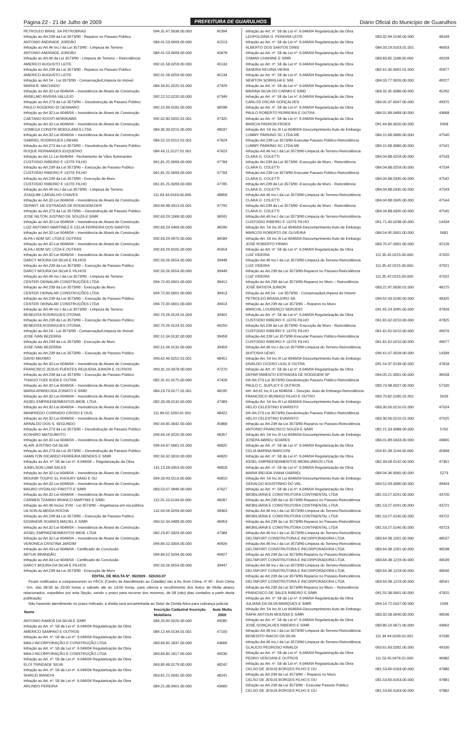Página 22 - 21 de Julho de 2009 PREFEITURA DE GUARULHOS Diário Oficial do Município de Guarulhos
| PETROLEO BRAS. SA PETROBRAS | 094.31.47.0036.00.000 | 45394 |
| Infração ao Art.239 da Lei 3573/90 - Reparos no Passeio Público | | |
| ANTONIO ANDRADE JORDÃO | 084.41.53.0093.00.000 | 41513 |
| Infração ao Art.46 Inc.I da Lei 3573/90 - Limpeza de Terreno | | |
| ANTONIO ANDRADE JORDÃO | 084.41.53.0093.00.000 | 45878 |
| Infração ao Art.46 da Lei 3573/90 - Limpeza de Terreno – Reincidência | | |
| AMERICO AUGUSTO LEITE | 092.01.58.0259.00.000 | 45133 |
| Infração ao Art.239 da Lei 3573/90 - Reparos no Passeio Público | | |
| AMERICO AUGUSTO LEITE | 092.01.58.0259.00.000 | 45134 |
| Infração ao Art.54 - Lei 3573/90 - Conservação/Limpeza do Imóvel | | |
| MARIA B. MACHADO | 084.34.81.0225.01.000 | 47429 |
| Infração ao Art.32-Lei 6046/04 – Inexistência de Alvará de Construção | | |
| ANSELMO RIVERA VALLEJO | 092.22.52.0220.00.000 | 47349 |
| Infração ao Art.273 da Lei 3573/90 – Desobstrução de Passeio Público | | |
| PAULO ROGERIO DI GENNARO | 092.22.69.0182.00.000 | 36598 |
| Infração ao Art.32-Lei 6046/04 – Inexistência de Alvará de Construção | | |
| CAETANO KOOITI MORIKAWA | 092.02.80.0205.01.001 | 47325 |
| Infração ao Art.32-Lei 6046/04 – Inexistência de Alvará de Construção | | |
| UOMEGA CONSTR MODULARES LTDA | 084.30.33.0215.00.000 | 48037 |
| Infração ao Art.32-Lei 6046/04 – Inexistência de Alvará de Construção | | |
| GABRIEL RODRIGUES LINHAN | 084.52.10.0151.01.001 | 47624 |
| Infração ao Art.273 da Lei 3573/90 – Desobstrução de Passeio Público | | |
| ROQUE FERNANDES EUQUERIO | 084.43.11.0127.01.001 | 47623 |
| Infração ao Art.11 Lei 6046/04 - Fechamento de Vãos Iluminantes | | |
| CUSTODIO RIBEIRO F. LEITE FILHO | 061.81.25.0093.00.000 | 47784 |
| Infração ao Art.239 da Lei 3573/90 – Execução de Passeio Público | | |
| CUSTODIO RIBEIRO F. LEITE FILHO | 061.81.25.0093.00.000 | 47783 |
| Infração ao Art.239 da Lei 3573/90 - Execução de Muro | | |
| CUSTODIO RIBEIRO F. LEITE FILHO | 061.81.25.0093.00.000 | 47785 |
| Infração ao Art.46 Inc.I da Lei 3573/90 - Limpeza de Terreno | | |
| JOAQUIM CARVALHO CHAVES | 111.63.34.0163.00.000 | 48858 |
| Infração ao Art.32-Lei 6046/04 – Inexistência de Alvará de Construção | | |
| DEPART. DE ESTRADAS DE RODAGEM-DER | 063.60.98.0313.01.001 | 47792 |
| Infração ao Art.273 da Lei 3573/90 – Desobstrução de Passeio Público | | |
| JOSÉ NILTON JUSTINO DE SOUZA E S/MR | 092.63.29.1066.00.000 | 36591 |
| Infração ao Art.32-Lei 6046/04 – Inexistência de Alvará de Construção | | |
| LUIZ ANTONIO MARTINEZ E CELIA FERREIRA DOS SANTOS | 092.63.29.0469.00.000 | 36590 |
| Infração ao Art.32-Lei 6046/04 – Inexistência de Alvará de Construção | | |
| ALFA-I ADM S/C LTDA E OUTRAS | 092.63.29.0970.00.000 | 36589 |
| Infração ao Art.32-Lei 6046/04 – Inexistência de Alvará de Construção | | |
| ALFA-I ADM S/C LTDA E OUTRAS | 092.63.29.0105.00.000 | 45654 |
| Infração ao Art.32-Lei 6046/04 – Inexistência de Alvará de Construção | | |
| DARCY MOURA DA SILVA E FILHOS | 092.50.26.0554.00.000 | 39448 |
| Infração ao Art.239 da Lei 3573/90 – Execução de Passeio Público | | |
| DARCY MOURA DA SILVA E FILHOS | 092.50.26.0554.00.000 | 39449 |
| Infração ao Art.46 Inc.I da Lei 3573/90 - Limpeza de Terreno | | |
| CENTER OKINALAR CONSTRUÇÕES LTDA | 094.72.00.0001.00.000 | 39412 |
| Infração ao Art.239 da Lei 3573/90 - Execução de Muro | | |
| CENTER OKINALAR CONSTRUÇÕES LTDA | 094.72.00.0001.00.000 | 39413 |
| Infração ao Art.239 da Lei 3573/90 – Execução de Passeio Público | | |
| CENTER OKINALAR CONSTRUÇÕES LTDA | 094.72.00.0001.00.000 | 39414 |
| Infração ao Art.46 Inc.I da Lei 3573/90 - Limpeza de Terreno | | |
| BENEDITA RODRIGUES OTONIA | 092.70.26.0124.01.003 | 39401 |
| Infração ao Art.239 da Lei 3573/90 – Execução de Passeio Público | | |
| BENEDITA RODRIGUES OTONIA | 092.70.26.0124.01.003 | 46250 |
| Infração ao Art.54 - Lei 3573/90 - Conservação/Limpeza do Imóvel | | |
| JOSÉ IVAN BEZERRA | 092.51.04.0132.00.000 | 39458 |
| Infração ao Art.239 da Lei 3573/90 - Execução de Muro | | |
| JOSÉ IVAN BEZERRA | 092.51.04.0132.00.000 | 39459 |
| Infração ao Art.239 da Lei 3573/90 – Execução de Passeio Público | | |
| DAVID MAXIMO | 093.62.46.0252.01.001 | 48451 |
| Infração ao Art.32-Lei 6046/04 – Inexistência de Alvará de Construção | | |
| FRANCISCO JESUS FUENTES REQUENA JUNIOR E OUTROS | 093.31.10.0378.00.000 | 47270 |
| Infração ao Art.239 da Lei 3573/90 – Execução de Passeio Público | | |
| THIAGO YUDI SUDA E OUTRA | 082.31.41.0175.00.000 | 47428 |
| Infração ao Art.32-Lei 6046/04 – Inexistência de Alvará de Construção | | |
| MARIA APARECIDA ZONATO E S/MD | 084.23.73.0177.01.001 | 48195 |
| Infração ao Art.32-Lei 6046/04 – Inexistência de Alvará de Construção | | |
| ASSEL EMPREENDIMENTOS IMOB. LTDA | 082.33.08.0132.00.000 | 47383 |
| Infração ao Art.32-Lei 6046/04 – Inexistência de Alvará de Construção | | |
| MANFREDO CORRADO CROSO E OUS | 111.60.02.1050.01.001 | 48422 |
| Infração ao Art.32-Lei 6046/04 – Inexistência de Alvará de Construção | | |
| ARNALDO DOS S. SEGUNDO | 092.04.85.0042.00.000 | 45868 |
| Infração ao Art.273 da Lei 3573/90 – Desobstrução de Passeio Público | | |
| KOSHIRO MATSUMOTO | 094.64.16.0220.00.000 | 48357 |
| Infração ao Art.32-Lei 6046/04 – Inexistência de Alvará de Construção | | |
| ALAIR JUSTINO DA SILVA | 094.54.87.0061.01.000 | 46825 |
| Infração ao Art.273 da Lei 3573/90 – Desobstrução de Passeio Público | | |
| HAMILTON RICARDO FERREIRA MENDES E S/MR | 092.50.32.0010.00.000 | 46820 |
| Infração ao Art. nº. 58 da Lei nº. 6.046/04 – Regularização da Obra | | |
| JUNELSON LIMA SALES | 131.13.28.0353.00.000 | 46818 |
| Infração ao Art.32-Lei 6046/04 – Inexistência de Alvará de Construção | | |
| MOUNIR TOUFIC EL KHOURY SAAD E OU | 094.33.93.0113.00.000 | 46810 |
| Infração ao Art.32-Lei 6046/04 – Inexistência de Alvará de Construção | | |
| MAURO HYDALGO FINOTTI E S/MR | 083.53.07.0946.00.000 | 47627 |
| Infração ao Art.32-Lei 6046/04 – Inexistência de Alvará de Construção | | |
| CARMEN TZANNO BRANCO MARTINS E S/MD | 112.25.10.0144.00.000 | 48287 |
| Infração ao Art.46-Inciso XVIII - Lei 3573/90 – Argamassa em via pública | | |
| UILSON ALMEIDA ROCHA | 131.04.56.0293.00.000 | 39463 |
| Infração ao Art.239 da Lei 3573/90 – Execução de Passeio Público | | |
| EDVANDIR SOARES MACIEL E S/MR | 093.52.34.0489.00.000 | 46953 |
| Infração ao Art.32-Lei 6046/04 – Inexistência de Alvará de Construção | | |
| ASSEL EMPREENDIMENTOS IMOB. LTDA | 082.23.87.0324.00.000 | 47384 |
| Infração ao Art.32-Lei 6046/04 – Inexistência de Alvará de Construção | | |
| VERONICA CRISTINA JARDIM | 094.84.52.0304.00.000 | 46926 |
| Infração ao Art.43-Lei 6046/04 - Certificado de Conclusão | | |
| ARTUR BRANDÃO | 094.84.52.0294.00.000 | 46927 |
| Infração ao Art.43-Lei 6046/04 - Certificado de Conclusão | | |
| DARCY MOURA DA SILVA E FILHOS | 092.50.26.0554.00.000 | 39447 |
| Infração ao Art.239 da Lei 3573/90 - Execução de Muro | | |
EDITAL DE MULTA Nº. 95/2009 - SDU03.07
Ficam notificados a comparecerem no FÁCIL (Centro de Atendimento ao Cidadão) sito a Av. Bom Clima, nº 90 - Bom Clima - Grs. das 08:00 às 20:00 horas e sábado até às 13:00 horas, para ciência e recolhimento dos Autos de Multa abaixo relacionados, expedidos por esta Seção, sendo o prazo para recorrer dos mesmos, de 08 (oito) dias contados a partir desta publicação.
Não havendo atendimento no prazo indicado, a dívida será encaminhada ao Setor de Dívida Ativa para cobrança judicial.
| Nome | Inscrição Cadastral Inscrição Mobiliária | Auto Multa 2009 |
| --- | --- | --- |
| ANTONIO RAMOS DA SILVA E S/MR | 084.20.65.0220.00.000 | 49285 |
| Infração ao Art. nº. 58 da Lei nº. 6.046/04 Regularização da Obra | | |
| AMERICO SAMPAIO E OUTROS | 084.12.44.0134.01.001 | 47100 |
| Infração ao Art. nº. 58 da Lei nº. 6.046/04 Regularização da Obra | | |
| MAKJ INCORPORAÇÃO E CONSTRUÇÃO LTDA | 083.83.85.1837.00.000 | 43666 |
| Infração ao Art. nº. 58 da Lei nº. 6.046/04 Regularização da Obra | | |
| MAKJ INCORPORAÇÃO E CONSTRUÇÃO LTDA | 083.83.85.1817.00.000 | 49230 |
| Infração ao Art. nº. 58 da Lei nº. 6.046/04 Regularização da Obra | | |
| ELOÍ TRINDADE SILVA | 063.80.48.0179.00.000 | 48242 |
| Infração ao Art. nº. 58 da Lei nº. 6.046/04 Regularização da Obra | | |
| SHIRLEI BIANCHI | 063.81.21.0042.00.000 | 48241 |
| Infração ao Art. nº. 58 da Lei nº. 6.046/04 Regularização da Obra | | |
| ARLINDO PEREIRA | 084.21.08.0401.00.000 | 43660 |
| Infração ao Art. nº. 58 da Lei nº. 6.046/04 Regularização da Obra | | |
| LEOPOLDINA G. PEREIRA LEITE | 083.32.94.0146.00.000 | 48169 |
| Infração ao Art. nº. 58 da Lei nº. 6.046/04 Regularização da Obra | | |
| ALBERTO DOS SANTOS DINIS | 084.33.19.0103.01.001 | 46003 |
| Infração ao Art. nº. 58 da Lei nº. 6.046/04 Regularização da Obra | | |
| OSMAR CHAHINE E S/MR | 083.83.85.1188.00.000 | 49228 |
| Infração ao Art. nº. 58 da Lei nº. 6.046/04 Regularização da Obra | | |
| SANDRA REGINA VIEIRA | 082.61.30.0001.01.000 | 45877 |
| Infração ao Art. nº. 58 da Lei nº. 6.046/04 Regularização da Obra | | |
| NEWTON SORRILHA E S/M | 084.03.77.0026.00.000 | 49227 |
| Infração ao Art. nº. 58 da Lei nº. 6.046/04 Regularização da Obra | | |
| MARINA SILVA DO CARMO E S/MD | 083.32.35.0086.00.000 | 45292 |
| Infração ao Art. nº. 58 da Lei nº. 6.046/04 Regularização da Obra | | |
| CARLOS OSCAR GONÇALVES | 084.05.37.0047.00.000 | 49375 |
| Infração ao Art. nº. 58 da Lei nº. 6.046/04 Regularização da Obra | | |
| PAULO ROBERTO FERREIRA E OUTRA | 084.01.89.0489.00.000 | 43668 |
| Infração ao Art. nº. 58 da Lei nº. 6.046/04 Regularização da Obra | | |
| MARCIA PADRON FROES | 091.44.86.0020.00.000 | 5908 |
| Infração Art. 54 Inc.III Lei 6046/04-Descumprimento Auto de Embargo | | |
| LUMMY PARKING SC LTDA ME | 084.15.68.0680.00.000 | 47540 |
| Infração-Art.239 Lei 3573/90-Executar Passeio Público-Reincidência | | |
| LUMMY PARKING SC LTDA ME | 084.15.68.0680.00.000 | 47541 |
| Infração-Art.46 Inc.I da Lei 3573/90-Limpeza do Terreno-Reincidência | | |
| CLARA G. COLETTI | 084.04.88.0259.00.000 | 47533 |
| Infração Art.239 da Lei 3573/90 -Execução de Muro - Reincidência | | |
| CLARA G. COLETTI | 084.04.88.0259.00.000 | 47534 |
| Infração-Art.239 Lei 3573/90-Executar Passeio Público-Reincidência | | |
| CLARA G. COLETTI | 084.04.88.0335.00.000 | 47542 |
| Infração Art.239 da Lei 3573/90 -Execução de Muro - Reincidência | | |
| CLARA G. COLETTI | 084.04.88.0335.00.000 | 47543 |
| Infração-Art.46 Inc.I da Lei 3573/90-Limpeza do Terreno-Reincidência | | |
| CLARA G. COLETTI | 084.04.88.0345.00.000 | 47544 |
| Infração Art.239 da Lei 3573/90 -Execução de Muro - Reincidência | | |
| CLARA G. COLETTI | 084.04.88.0345.00.000 | 47545 |
| Infração-Art.46 Inc.I da Lei 3573/90-Limpeza do Terreno-Reincidência | | |
| CUSTODIO RIBEIRO F. LEITE FILHO | 061.71.40.0238.00.000 | 14434 |
| Infração Art. 54 Inc.III Lei 6046/04-Descumprimento Auto de Embargo | | |
| MARCOS ROBERTO DE OLIVEIRA | 084.54.95.0001.00.000 | 5681 |
| Infração Art. 54 Inc.III Lei 6046/04-Descumprimento Auto de Embargo | | |
| JOSÉ ROBERTO FIRMO | 083.70.47.0001.00.000 | 42126 |
| Infração ao Art. nº. 58 da Lei nº. 6.046/04 Regularização da Obra | | |
| LUIZ VIDEIRA | 111.35.42.0215.00.000 | 47020 |
| Infração-Art.46 Inc.I da Lei 3573/90-Limpeza do Terreno-Reincidência | | |
| LUIZ VIDEIRA | 111.35.42.0215.00.000 | 47021 |
| Infração ao Art.239 da Lei 3573/90-Reparos no Passeio-Reincidência | | |
| LUIZ VIDEIRA | 111.35.42.0215.00.000 | 47022 |
| Infração ao Art.239 da Lei 3573/90-Reparos no Muro – Reincidência | | |
| JOSÉ BATISTA JUNIOR | 083.21.97.0030.01.000 | 48175 |
| Infração ao Art.54 - Lei 3573/90 - Conservação/Limpeza do Imóvel | | |
| PETROLEO BRASILEIRO SA | 094.62.43.0190.00.000 | 48325 |
| Infração ao Art.239 da Lei 3573/90 – Reparos no Muro | | |
| MARCIAL LOURENÇO SERODIO | 091.65.24.0095.00.000 | 47816 |
| Infração ao Art. nº. 58 da Lei nº. 6.046/04 Regularização da Obra | | |
| CUSTODIO RIBEIRO F. LEITE FILHO | 061.81.62.0210.00.000 | 47825 |
| Infração Art.239 da Lei 3573/90 -Execução de Muro - Reincidência | | |
| CUSTODIO RIBEIRO F. LEITE FILHO | 061.81.62.0210.00.000 | 49076 |
| Infração-Art.239 Lei 3573/90-Executar Passeio Público-Reincidência | | |
| CUSTODIO RIBEIRO F. LEITE FILHO | 061.81.62.0210.00.000 | 49077 |
| Infração-Art.46 Inc.I da Lei 3573/90-Limpeza do Terreno-Reincidência | | |
| SHITOSHI UENO | 094.41.07.0509.00.000 | 14339 |
| Infração Art. 54 Inc.III Lei 6046/04-Descumprimento Auto de Embargo | | |
| DIVALDO CICERO LEAL E OUTRA | 091.54.37.0139.00.000 | 47818 |
| Infração ao Art. nº. 58 da Lei nº. 6.046/04 Regularização da Obra | | |
| DEPARTAMENTO ESTRADAS DE RODAGEM SP | 064.05.21.0001.00.000 | 36558 |
| Infr.Art.273-Lei 3573/90-Desobstrução Passeio Público-Reincidência | | |
| PAULO C. SUPLICY E OUTROS | 083.73.98.0027.00.000 | 57100 |
| Infr: Art.61 Inc.II Lei 6046/04 – Descpto. Auto de Embargo-Reincidência | | |
| FRANCISCO MUNHOZ FILHO E OUTRO | 083.70.82.0185.01.001 | 5626 |
| Infração Art. 54 Inc.III Lei 6046/04-Descumprimento Auto de Embargo | | |
| HELIO CELESTINO EVARISTO | 083.30.00.0210.01.000 | 47024 |
| Infr.Art.273-Lei 3573/90-Desobstrução Passeio Público-Reincidência | | |
| HELIO CELESTINO EVARISTO | 083.30.00.0210.01.000 | 47025 |
| Infração ao Art.239 da Lei 3573/90-Reparos no Passeio-Reincidência | | |
| ANTONIO FRANCISCO SOUZA E S/MR | 082.21.33.0088.00.000 | 5762 |
| Infração Art. 54 Inc.III Lei 6046/04-Descumprimento Auto de Embargo | | |
| JOSEFA ABREU SOARES | 084.01.89.0433.00.000 | 43665 |
| Infração ao Art. nº. 58 da Lei nº. 6.046/04 Regularização da Obra | | |
| CELIA MARINA MARCONI | 054.81.39.1144.00.000 | 45848 |
| Infração ao Art. nº. 58 da Lei nº. 6.046/04 Regularização da Obra | | |
| ASSEL EMPREENDIMENTOS IMOBILIÁRIOS LTDA | 082.33.08.0142.00.000 | 47351 |
| Infração ao Art. nº. 58 da Lei nº. 6.046/04 Regularização da Obra | | |
| MARIA IREUDA VIANA GABRIEL | 084.04.36.0060.00.000 | 5273 |
| Infração Art. 54 Inc.III Lei 6046/04-Descumprimento Auto de Embargo | | |
| GERALDO AGUSTINHO DO VAL | 064.52.93.0080.00.000 | 49443 |
| Infração ao Art. nº. 58 da Lei nº. 6.046/04 Regularização da Obra | | |
| IMOBILIÁRIA E CONSTRUTORA CONTINENTAL LTDA | 081.53.27.0241.00.000 | 43720 |
| Infração ao Art.239 da Lei 3573/90-Reparos no Passeio-Reincidência | | |
| IMOBILIÁRIA E CONSTRUTORA CONTINENTAL LTDA | 081.53.27.0241.00.000 | 43721 |
| Infração-Art.46 Inc.I da Lei 3573/90-Limpeza do Terreno-Reincidência | | |
| IMOBILIÁRIA E CONSTRUTORA CONTINENTAL LTDA | 081.53.27.0140.00.000 | 43722 |
| Infração ao Art.239 da Lei 3573/90-Reparos no Passeio-Reincidência | | |
| IMOBILIÁRIA E CONSTRUTORA CONTINENTAL LTDA | 081.53.27.0140.00.000 | 43723 |
| Infração-Art.46 Inc.I da Lei 3573/90-Limpeza do Terreno-Reincidência | | |
| DELTAFORT CONSTRUTORA E INCORPORADORA LTDA | 083.64.38.1201.00.000 | 48537 |
| Infração-Art.46 Inc.I da Lei 3573/90-Limpeza do Terreno-Reincidência | | |
| DELTAFORT CONSTRUTORA E INCORPORADORA LTDA | 083.64.38.1201.00.000 | 48538 |
| Infração ao Art.239 da Lei 3573/90-Reparos no Passeio-Reincidência | | |
| DELTAFORT CONSTRUTORA E INCORPORADORA LTDA | 083.64.38.1219.00.000 | 48539 |
| Infração-Art.46 Inc.I da Lei 3573/90-Limpeza do Terreno-Reincidência | | |
| DELTAFORT CONSTRUTORA E INCORPORADORA LTDA | 083.64.38.1219.00.000 | 48540 |
| Infração ao Art.239 da Lei 3573/90-Reparos no Passeio-Reincidência | | |
| DELTAFORT CONSTRUTORA E INCORPORADORA LTDA | 083.64.38.1219.00.000 | 48541 |
| Infração ao Art.239 da Lei 3573/90-Reparos no Muro – Reincidência | | |
| FRANCISCO DE SALES RIBEIRO E S/MR | 091.55.38.0001.00.000 | 47815 |
| Infração ao Art. nº. 58 da Lei nº. 6.046/04 Regularização da Obra | | |
| JULIANA DA SILVA MARQUES E S/MR | 094.14.72.0107.00.000 | 1569 |
| Infração Art. 54 Inc.III Lei 6046/04-Descumprimento Auto de Embargo | | |
| RAFIK ANTOUN MOUSSA E S/MR | 083.32.08.0040.00.000 | 48536 |
| Infração ao Art. nº. 58 da Lei nº. 6.046/04 Regularização da Obra | | |
| JOSÉ GONÇALVES RIBEIRO E S/MR | 083.80.10.0671.00.000 | 44662 |
| Infração-Art.46 Inc.I da Lei 3573/90-Limpeza do Terreno-Reincidência | | |
| BENEDITO INACIO DA SILVA | 111.34.94.0240.01.001 | 47030 |
| Infração-Art.46 Inc.I da Lei 3573/90-Limpeza do Terreno-Reincidência | | |
| GLAUCIO PEDROSO RINALDI | 063.61.63.0282.00.000 | 49100 |
| Infração ao Art. nº. 58 da Lei nº. 6.046/04 Regularização da Obra | | |
| PEDRO VERCIANI E OUTROS | 111.53.45.0476.01.000 | 46982 |
| Infração ao Art. nº. 58 da Lei nº. 6.046/04 Regularização da Obra | | |
| CELSO DE JESUS BORGES FILHO E OU | 081.53.60.0163.00.000 | 47880 |
| Infração ao Art.239 da Lei 3573/90 – Reparos no Muro | | |
| CELSO DE JESUS BORGES FILHO E OU | 081.53.60.0163.00.000 | 47881 |
| Infração ao Art.239 da Lei 3573/90 - Executar Passeio Público | | |
| CELSO DE JESUS BORGES FILHO E OU | 081.53.60.0163.00.000 | 47882 |